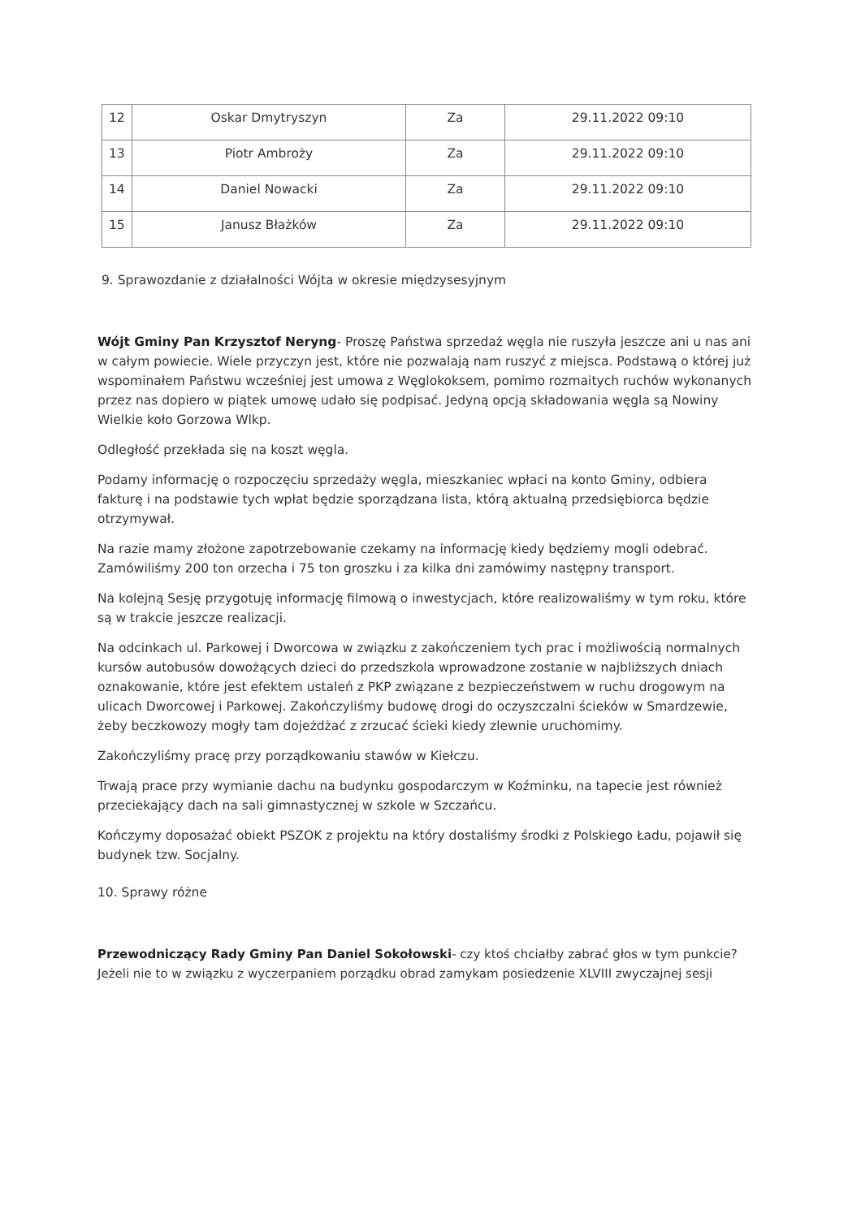| 12 | Oskar Dmytryszyn | Za | 29.11.2022 09:10 |
| 13 | Piotr Ambroży | Za | 29.11.2022 09:10 |
| 14 | Daniel Nowacki | Za | 29.11.2022 09:10 |
| 15 | Janusz Błażków | Za | 29.11.2022 09:10 |
9. Sprawozdanie z działalności Wójta w okresie międzysesyjnym
Wójt Gminy Pan Krzysztof Neryng- Proszę Państwa sprzedaż węgla nie ruszyła jeszcze ani u nas ani w całym powiecie. Wiele przyczyn jest, które nie pozwalają nam ruszyć z miejsca. Podstawą o której już wspominałem Państwu wcześniej jest umowa z Węglokoksem, pomimo rozmaitych ruchów wykonanych przez nas dopiero w piątek umowę udało się podpisać. Jedyną opcją składowania węgla są Nowiny Wielkie koło Gorzowa Wlkp.
Odległość przekłada się na koszt węgla.
Podamy informację o rozpoczęciu sprzedaży węgla, mieszkaniec wpłaci na konto Gminy, odbiera fakturę i na podstawie tych wpłat będzie sporządzana lista, którą aktualną przedsiębiorca będzie otrzymywał.
Na razie mamy złożone zapotrzebowanie czekamy na informację kiedy będziemy mogli odebrać. Zamówiliśmy 200 ton orzecha i 75 ton groszku i za kilka dni zamówimy następny transport.
Na kolejną Sesję przygotuję informację filmową o inwestycjach, które realizowaliśmy w tym roku, które są w trakcie jeszcze realizacji.
Na odcinkach ul. Parkowej i Dworcowa w związku z zakończeniem tych prac i możliwością normalnych kursów autobusów dowożących dzieci do przedszkola wprowadzone zostanie w najbliższych dniach oznakowanie, które jest efektem ustaleń z PKP związane z bezpieczeństwem w ruchu drogowym na ulicach Dworcowej i Parkowej. Zakończyliśmy budowę drogi do oczyszczalni ścieków w Smardzewie, żeby beczkowozy mogły tam dojeżdżać z zrzucać ścieki kiedy zlewnie uruchomimy.
Zakończyliśmy pracę przy porządkowaniu stawów w Kiełczu.
Trwają prace przy wymianie dachu na budynku gospodarczym w Koźminku, na tapecie jest również przeciekający dach na sali gimnastycznej w szkole w Szczańcu.
Kończymy doposażać obiekt PSZOK z projektu na który dostaliśmy środki z Polskiego Ładu, pojawił się budynek tzw. Socjalny.
10. Sprawy różne
Przewodniczący Rady Gminy Pan Daniel Sokołowski- czy ktoś chciałby zabrać głos w tym punkcie? Jeżeli nie to w związku z wyczerpaniem porządku obrad zamykam posiedzenie XLVIII zwyczajnej sesji